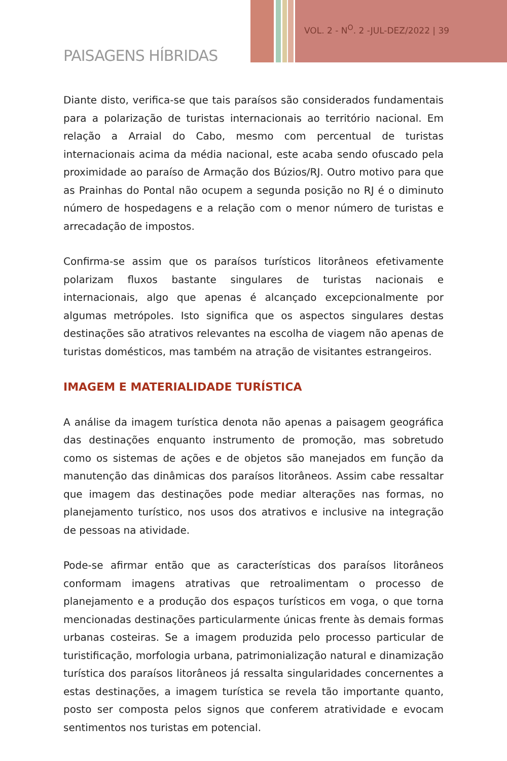VOL. 2 - N<sup>O</sup>. 2 -JUL-DEZ/2022 | 39
PAISAGENS HÍBRIDAS
Diante disto, verifica-se que tais paraísos são considerados fundamentais para a polarização de turistas internacionais ao território nacional. Em relação a Arraial do Cabo, mesmo com percentual de turistas internacionais acima da média nacional, este acaba sendo ofuscado pela proximidade ao paraíso de Armação dos Búzios/RJ. Outro motivo para que as Prainhas do Pontal não ocupem a segunda posição no RJ é o diminuto número de hospedagens e a relação com o menor número de turistas e arrecadação de impostos.
Confirma-se assim que os paraísos turísticos litorâneos efetivamente polarizam fluxos bastante singulares de turistas nacionais e internacionais, algo que apenas é alcançado excepcionalmente por algumas metrópoles. Isto significa que os aspectos singulares destas destinações são atrativos relevantes na escolha de viagem não apenas de turistas domésticos, mas também na atração de visitantes estrangeiros.
IMAGEM E MATERIALIDADE TURÍSTICA
A análise da imagem turística denota não apenas a paisagem geográfica das destinações enquanto instrumento de promoção, mas sobretudo como os sistemas de ações e de objetos são manejados em função da manutenção das dinâmicas dos paraísos litorâneos. Assim cabe ressaltar que imagem das destinações pode mediar alterações nas formas, no planejamento turístico, nos usos dos atrativos e inclusive na integração de pessoas na atividade.
Pode-se afirmar então que as características dos paraísos litorâneos conformam imagens atrativas que retroalimentam o processo de planejamento e a produção dos espaços turísticos em voga, o que torna mencionadas destinações particularmente únicas frente às demais formas urbanas costeiras. Se a imagem produzida pelo processo particular de turistificação, morfologia urbana, patrimonialização natural e dinamização turística dos paraísos litorâneos já ressalta singularidades concernentes a estas destinações, a imagem turística se revela tão importante quanto, posto ser composta pelos signos que conferem atratividade e evocam sentimentos nos turistas em potencial.